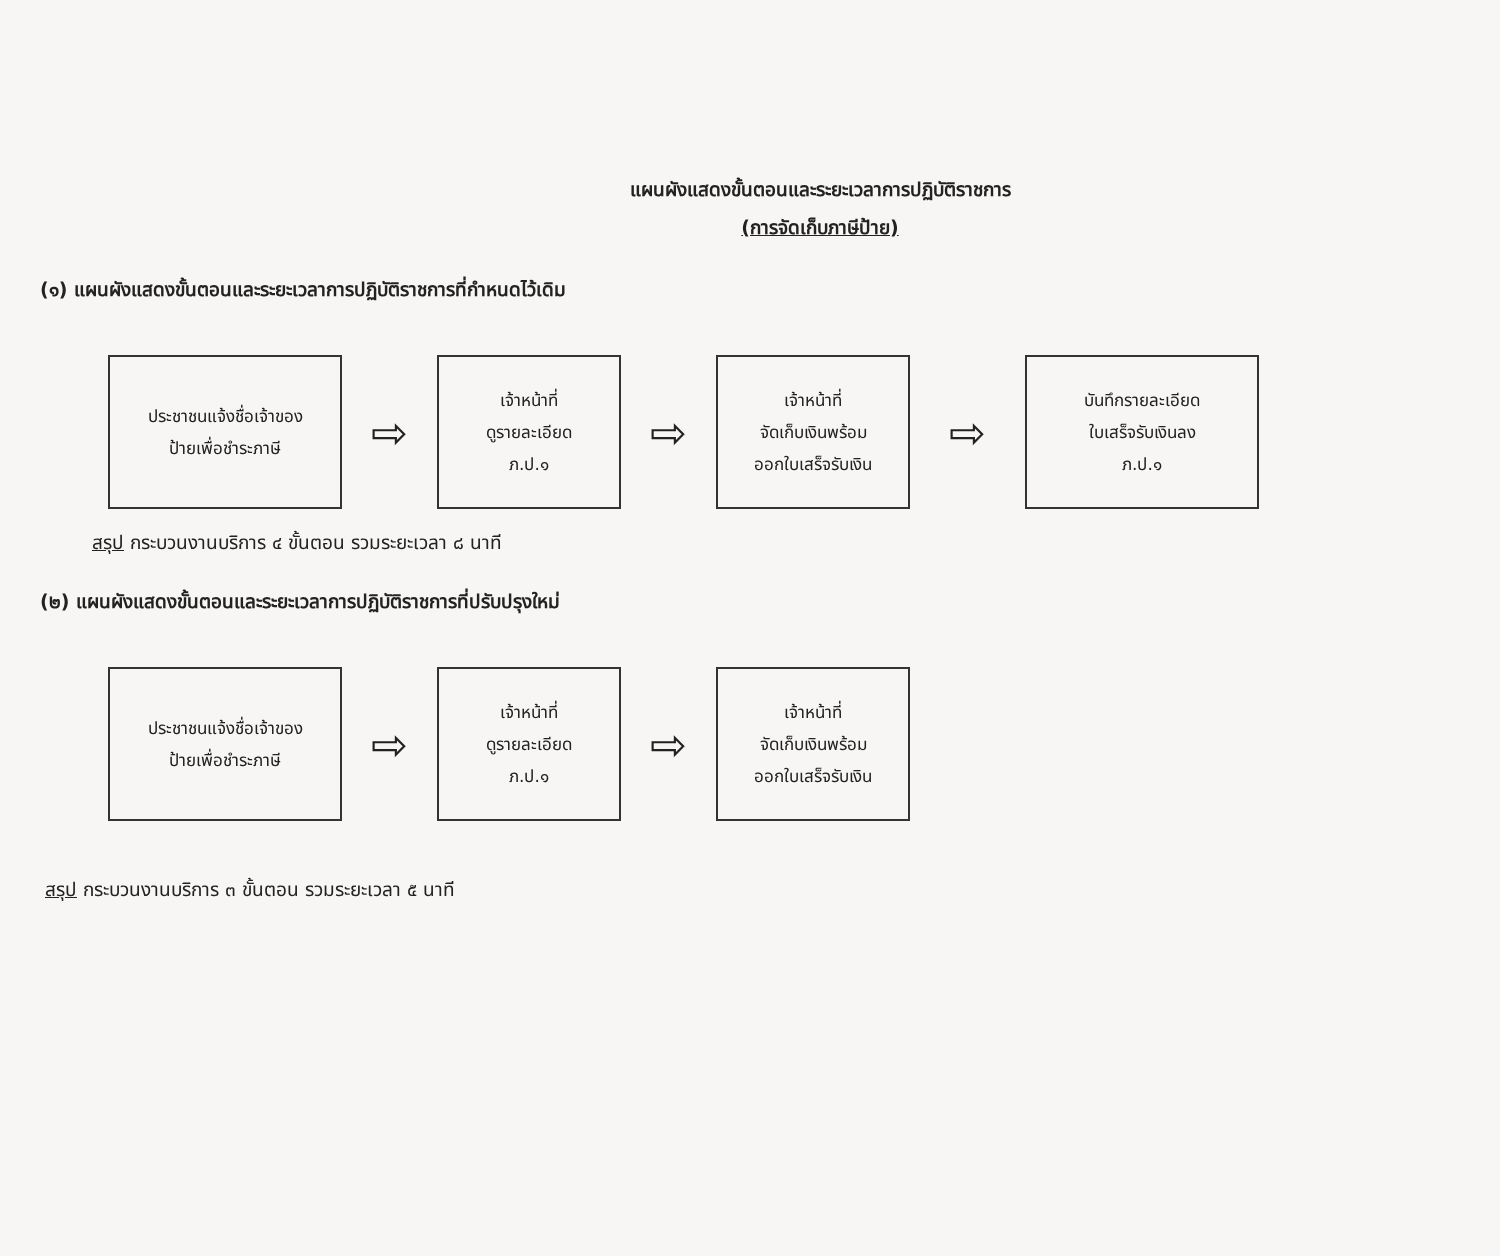แผนผังแสดงขั้นตอนและระยะเวลาการปฏิบัติราชการ
(การจัดเก็บภาษีป้าย)
(๑) แผนผังแสดงขั้นตอนและระยะเวลาการปฏิบัติราชการที่กำหนดไว้เดิม
ประชาชนแจ้งชื่อเจ้าของ
ป้ายเพื่อชำระภาษี
⇨
เจ้าหน้าที่
ดูรายละเอียด
ภ.ป.๑
⇨
เจ้าหน้าที่
จัดเก็บเงินพร้อม
ออกใบเสร็จรับเงิน
⇨
บันทึกรายละเอียด
ใบเสร็จรับเงินลง
ภ.ป.๑
สรุป กระบวนงานบริการ ๔ ขั้นตอน รวมระยะเวลา ๘ นาที
(๒) แผนผังแสดงขั้นตอนและระยะเวลาการปฏิบัติราชการที่ปรับปรุงใหม่
ประชาชนแจ้งชื่อเจ้าของ
ป้ายเพื่อชำระภาษี
⇨
เจ้าหน้าที่
ดูรายละเอียด
ภ.ป.๑
⇨
เจ้าหน้าที่
จัดเก็บเงินพร้อม
ออกใบเสร็จรับเงิน
สรุป กระบวนงานบริการ ๓ ขั้นตอน รวมระยะเวลา ๕ นาที